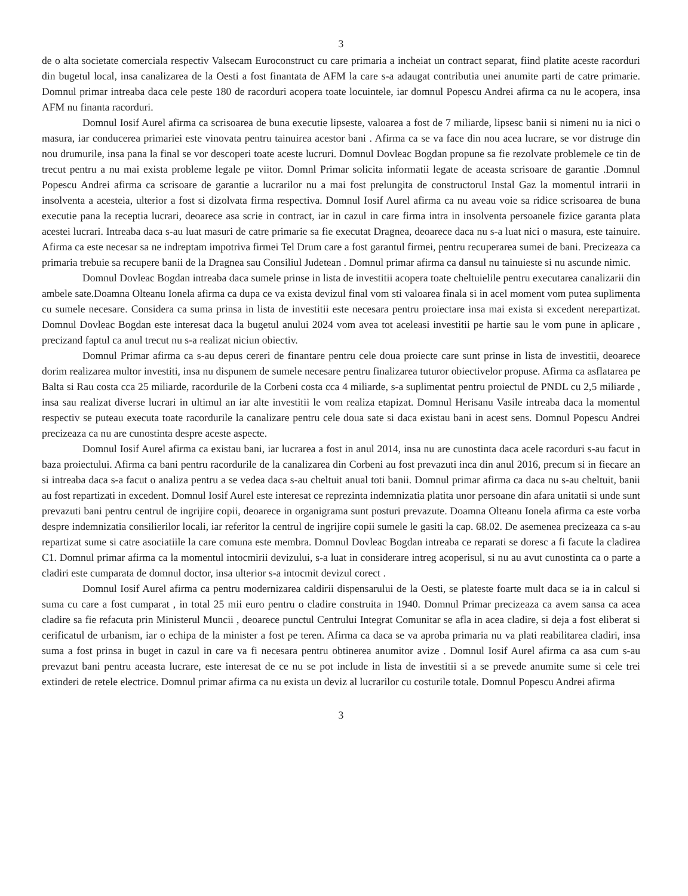3
de o alta societate comerciala respectiv Valsecam Euroconstruct cu care primaria a incheiat un contract separat, fiind platite aceste racorduri din bugetul local, insa canalizarea de la Oesti a fost finantata de AFM la care s-a adaugat contributia unei anumite parti de catre primarie. Domnul primar intreaba daca cele peste 180 de racorduri acopera toate locuintele, iar domnul Popescu Andrei afirma ca nu le acopera, insa AFM nu finanta racorduri.
Domnul Iosif Aurel afirma ca scrisoarea de buna executie lipseste, valoarea a fost de 7 miliarde, lipsesc banii si nimeni nu ia nici o masura, iar conducerea primariei este vinovata pentru tainuirea acestor bani . Afirma ca se va face din nou acea lucrare, se vor distruge din nou drumurile, insa pana la final se vor descoperi toate aceste lucruri. Domnul Dovleac Bogdan propune sa fie rezolvate problemele ce tin de trecut pentru a nu mai exista probleme legale pe viitor. Domnl Primar solicita informatii legate de aceasta scrisoare de garantie .Domnul Popescu Andrei afirma ca scrisoare de garantie a lucrarilor nu a mai fost prelungita de constructorul Instal Gaz la momentul intrarii in insolventa a acesteia, ulterior a fost si dizolvata firma respectiva. Domnul Iosif Aurel afirma ca nu aveau voie sa ridice scrisoarea de buna executie pana la receptia lucrari, deoarece asa scrie in contract, iar in cazul in care firma intra in insolventa persoanele fizice garanta plata acestei lucrari. Intreaba daca s-au luat masuri de catre primarie sa fie executat Dragnea, deoarece daca nu s-a luat nici o masura, este tainuire. Afirma ca este necesar sa ne indreptam impotriva firmei Tel Drum care a fost garantul firmei, pentru recuperarea sumei de bani. Precizeaza ca primaria trebuie sa recupere banii de la Dragnea sau Consiliul Judetean . Domnul primar afirma ca dansul nu tainuieste si nu ascunde nimic.
Domnul Dovleac Bogdan intreaba daca sumele prinse in lista de investitii acopera toate cheltuielile pentru executarea canalizarii din ambele sate.Doamna Olteanu Ionela afirma ca dupa ce va exista devizul final vom sti valoarea finala si in acel moment vom putea suplimenta cu sumele necesare. Considera ca suma prinsa in lista de investitii este necesara pentru proiectare insa mai exista si excedent nerepartizat. Domnul Dovleac Bogdan este interesat daca la bugetul anului 2024 vom avea tot aceleasi investitii pe hartie sau le vom pune in aplicare , precizand faptul ca anul trecut nu s-a realizat niciun obiectiv.
Domnul Primar afirma ca s-au depus cereri de finantare pentru cele doua proiecte care sunt prinse in lista de investitii, deoarece dorim realizarea multor investiti, insa nu dispunem de sumele necesare pentru finalizarea tuturor obiectivelor propuse. Afirma ca asflatarea pe Balta si Rau costa cca 25 miliarde, racordurile de la Corbeni costa cca 4 miliarde, s-a suplimentat pentru proiectul de PNDL cu 2,5 miliarde , insa sau realizat diverse lucrari in ultimul an iar alte investitii le vom realiza etapizat. Domnul Herisanu Vasile intreaba daca la momentul respectiv se puteau executa toate racordurile la canalizare pentru cele doua sate si daca existau bani in acest sens. Domnul Popescu Andrei precizeaza ca nu are cunostinta despre aceste aspecte.
Domnul Iosif Aurel afirma ca existau bani, iar lucrarea a fost in anul 2014, insa nu are cunostinta daca acele racorduri s-au facut in baza proiectului. Afirma ca bani pentru racordurile de la canalizarea din Corbeni au fost prevazuti inca din anul 2016, precum si in fiecare an si intreaba daca s-a facut o analiza pentru a se vedea daca s-au cheltuit anual toti banii. Domnul primar afirma ca daca nu s-au cheltuit, banii au fost repartizati in excedent. Domnul Iosif Aurel este interesat ce reprezinta indemnizatia platita unor persoane din afara unitatii si unde sunt prevazuti bani pentru centrul de ingrijire copii, deoarece in organigrama sunt posturi prevazute. Doamna Olteanu Ionela afirma ca este vorba despre indemnizatia consilierilor locali, iar referitor la centrul de ingrijire copii sumele le gasiti la cap. 68.02. De asemenea precizeaza ca s-au repartizat sume si catre asociatiile la care comuna este membra. Domnul Dovleac Bogdan intreaba ce reparati se doresc a fi facute la cladirea C1. Domnul primar afirma ca la momentul intocmirii devizului, s-a luat in considerare intreg acoperisul, si nu au avut cunostinta ca o parte a cladiri este cumparata de domnul doctor, insa ulterior s-a intocmit devizul corect .
Domnul Iosif Aurel afirma ca pentru modernizarea caldirii dispensarului de la Oesti, se plateste foarte mult daca se ia in calcul si suma cu care a fost cumparat , in total 25 mii euro pentru o cladire construita in 1940. Domnul Primar precizeaza ca avem sansa ca acea cladire sa fie refacuta prin Ministerul Muncii , deoarece punctul Centrului Integrat Comunitar se afla in acea cladire, si deja a fost eliberat si cerificatul de urbanism, iar o echipa de la minister a fost pe teren. Afirma ca daca se va aproba primaria nu va plati reabilitarea cladiri, insa suma a fost prinsa in buget in cazul in care va fi necesara pentru obtinerea anumitor avize . Domnul Iosif Aurel afirma ca asa cum s-au prevazut bani pentru aceasta lucrare, este interesat de ce nu se pot include in lista de investitii si a se prevede anumite sume si cele trei extinderi de retele electrice. Domnul primar afirma ca nu exista un deviz al lucrarilor cu costurile totale. Domnul Popescu Andrei afirma
3